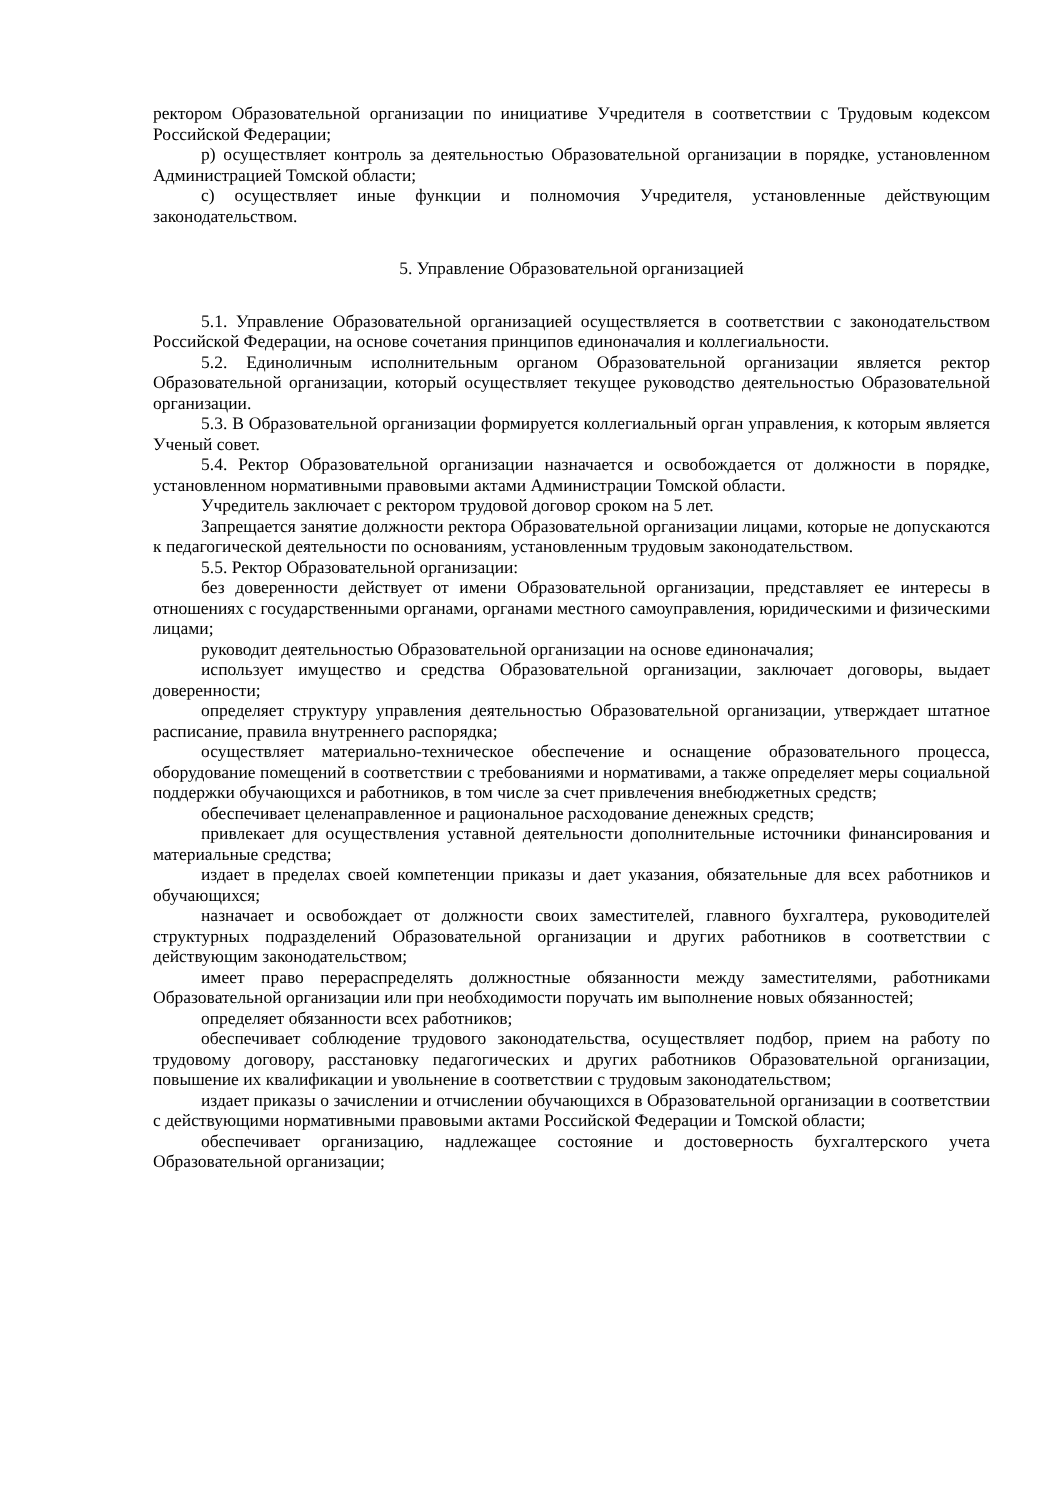ректором Образовательной организации по инициативе Учредителя в соответствии с Трудовым кодексом Российской Федерации;
р) осуществляет контроль за деятельностью Образовательной организации в порядке, установленном Администрацией Томской области;
с) осуществляет иные функции и полномочия Учредителя, установленные действующим законодательством.
5. Управление Образовательной организацией
5.1. Управление Образовательной организацией осуществляется в соответствии с законодательством Российской Федерации, на основе сочетания принципов единоначалия и коллегиальности.
5.2. Единоличным исполнительным органом Образовательной организации является ректор Образовательной организации, который осуществляет текущее руководство деятельностью Образовательной организации.
5.3. В Образовательной организации формируется коллегиальный орган управления, к которым является Ученый совет.
5.4. Ректор Образовательной организации назначается и освобождается от должности в порядке, установленном нормативными правовыми актами Администрации Томской области.
Учредитель заключает с ректором трудовой договор сроком на 5 лет.
Запрещается занятие должности ректора Образовательной организации лицами, которые не допускаются к педагогической деятельности по основаниям, установленным трудовым законодательством.
5.5. Ректор Образовательной организации:
без доверенности действует от имени Образовательной организации, представляет ее интересы в отношениях с государственными органами, органами местного самоуправления, юридическими и физическими лицами;
руководит деятельностью Образовательной организации на основе единоначалия;
использует имущество и средства Образовательной организации, заключает договоры, выдает доверенности;
определяет структуру управления деятельностью Образовательной организации, утверждает штатное расписание, правила внутреннего распорядка;
осуществляет материально-техническое обеспечение и оснащение образовательного процесса, оборудование помещений в соответствии с требованиями и нормативами, а также определяет меры социальной поддержки обучающихся и работников, в том числе за счет привлечения внебюджетных средств;
обеспечивает целенаправленное и рациональное расходование денежных средств;
привлекает для осуществления уставной деятельности дополнительные источники финансирования и материальные средства;
издает в пределах своей компетенции приказы и дает указания, обязательные для всех работников и обучающихся;
назначает и освобождает от должности своих заместителей, главного бухгалтера, руководителей структурных подразделений Образовательной организации и других работников в соответствии с действующим законодательством;
имеет право перераспределять должностные обязанности между заместителями, работниками Образовательной организации или при необходимости поручать им выполнение новых обязанностей;
определяет обязанности всех работников;
обеспечивает соблюдение трудового законодательства, осуществляет подбор, прием на работу по трудовому договору, расстановку педагогических и других работников Образовательной организации, повышение их квалификации и увольнение в соответствии с трудовым законодательством;
издает приказы о зачислении и отчислении обучающихся в Образовательной организации в соответствии с действующими нормативными правовыми актами Российской Федерации и Томской области;
обеспечивает организацию, надлежащее состояние и достоверность бухгалтерского учета Образовательной организации;